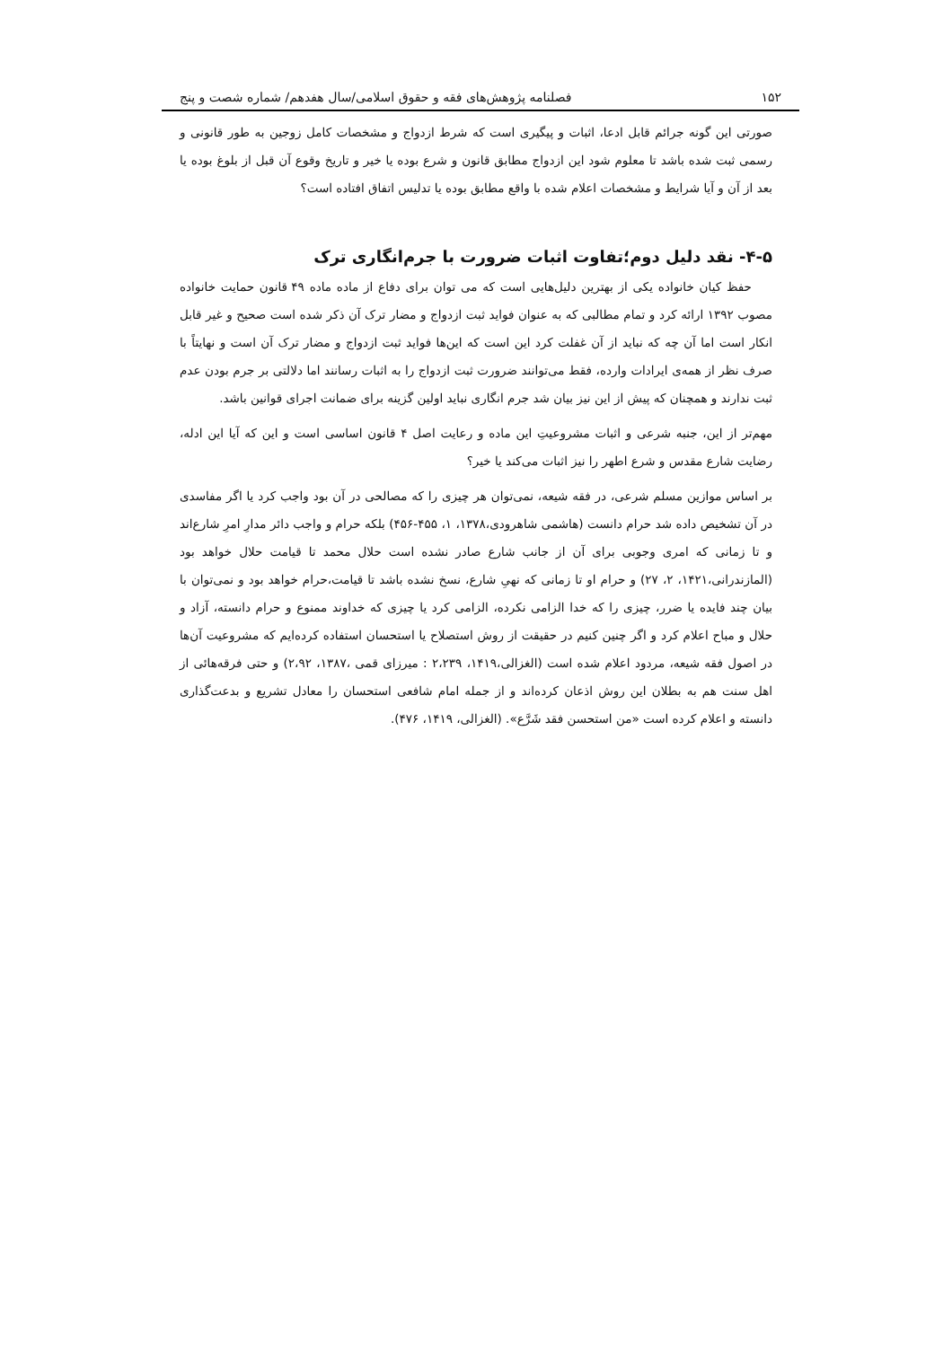۱۵۲ فصلنامه پژوهش‌های فقه و حقوق اسلامی/سال هفدهم/ شماره شصت و پنج
صورتی این گونه جرائم قابل ادعا، اثبات و پیگیری است که شرط ازدواج و مشخصات کامل زوجین به طور قانونی و رسمی ثبت شده باشد تا معلوم شود این ازدواج مطابق قانون و شرع بوده یا خیر و تاریخ وقوع آن قبل از بلوغ بوده یا بعد از آن و آیا شرایط و مشخصات اعلام شده با واقع مطابق بوده یا تدلیس اتفاق افتاده است؟
۴-۵- نقد دلیل دوم؛تفاوت اثبات ضرورت با جرم‌انگاری ترک
حفظ کیان خانواده یکی از بهترین دلیل‌هایی است که می توان برای دفاع از ماده ماده ۴۹ قانون حمایت خانواده مصوب ۱۳۹۲ ارائه کرد و تمام مطالبی که به عنوان فواید ثبت ازدواج و مضار ترک آن ذکر شده است صحیح و غیر قابل انکار است اما آن چه که نباید از آن غفلت کرد این است که این‌ها فواید ثبت ازدواج و مضار ترک آن است و نهایتاً با صرف نظر از همه‌ی ایرادات وارده، فقط می‌توانند ضرورت ثبت ازدواج را به اثبات رسانند اما دلالتی بر جرم بودن عدم ثبت ندارند و همچنان که پیش از این نیز بیان شد جرم انگاری نباید اولین گزینه برای ضمانت اجرای قوانین باشد.
مهم‌تر از این، جنبه شرعی و اثبات مشروعیتِ این ماده و رعایت اصل ۴ قانون اساسی است و این که آیا این ادله، رضایت شارع مقدس و شرع اطهر را نیز اثبات می‌کند یا خیر؟
بر اساس موازین مسلم شرعی، در فقه شیعه، نمی‌توان هر چیزی را که مصالحی در آن بود واجب کرد یا اگر مفاسدی در آن تشخیص داده شد حرام دانست (هاشمی شاهرودی،۱۳۷۸، ۱، ۴۵۵-۴۵۶) بلکه حرام و واجب دائر مدارِ امرِ شارع‌اند و تا زمانی که امری وجوبی برای آن از جانب شارع صادر نشده است حلال محمد تا قیامت حلال خواهد بود (المازندرانی،۱۴۲۱، ۲، ۲۷) و حرام او تا زمانی که نهیِ شارع، نسخ نشده باشد تا قیامت،حرام خواهد بود و نمی‌توان با بیان چند فایده یا ضرر، چیزی را که خدا الزامی نکرده، الزامی کرد یا چیزی که خداوند ممنوع و حرام دانسته، آزاد و حلال و مباح اعلام کرد و اگر چنین کنیم در حقیقت از روش استصلاح یا استحسان استفاده کرده‌ایم که مشروعیت آن‌ها در اصول فقه شیعه، مردود اعلام شده است (الغزالی،۱۴۱۹، ۲،۲۳۹ : میرزای قمی ،۱۳۸۷، ۲،۹۲) و حتی فرقه‌هائی از اهل سنت هم به بطلان این روش اذعان کرده‌اند و از جمله امام شافعی استحسان را معادل تشریع و بدعت‌گذاری دانسته و اعلام کرده است «من استحسن فقد شَرَّع». (الغزالی، ۱۴۱۹، ۴۷۶).